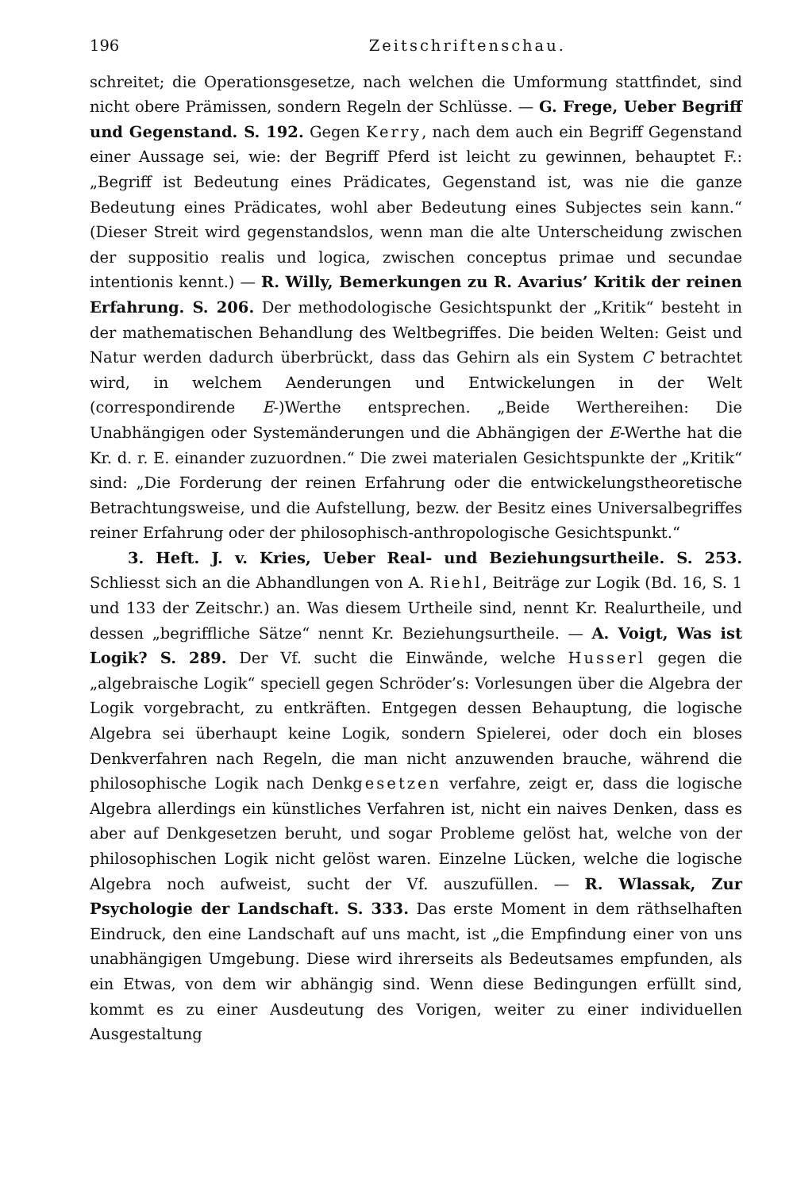196 Zeitschriftenschau.
schreitet; die Operationsgesetze, nach welchen die Umformung stattfindet, sind nicht obere Prämissen, sondern Regeln der Schlüsse. — G. Frege, Ueber Begriff und Gegenstand. S. 192. Gegen Kerry, nach dem auch ein Begriff Gegenstand einer Aussage sei, wie: der Begriff Pferd ist leicht zu gewinnen, behauptet F.: „Begriff ist Bedeutung eines Prädicates, Gegenstand ist, was nie die ganze Bedeutung eines Prädicates, wohl aber Bedeutung eines Subjectes sein kann.“ (Dieser Streit wird gegenstandslos, wenn man die alte Unterscheidung zwischen der suppositio realis und logica, zwischen conceptus primae und secundae intentionis kennt.) — R. Willy, Bemerkungen zu R. Avarius’ Kritik der reinen Erfahrung. S. 206. Der methodologische Gesichtspunkt der „Kritik“ besteht in der mathematischen Behandlung des Weltbegriffes. Die beiden Welten: Geist und Natur werden dadurch überbrückt, dass das Gehirn als ein System C betrachtet wird, in welchem Aenderungen und Entwickelungen in der Welt (correspondirende E-)Werthe entsprechen. „Beide Werthereihen: Die Unabhängigen oder Systemänderungen und die Abhängigen der E-Werthe hat die Kr. d. r. E. einander zuzuordnen.“ Die zwei materialen Gesichtspunkte der „Kritik“ sind: „Die Forderung der reinen Erfahrung oder die entwickelungstheoretische Betrachtungsweise, und die Aufstellung, bezw. der Besitz eines Universalbegriffes reiner Erfahrung oder der philosophisch-anthropologische Gesichtspunkt.“
3. Heft. J. v. Kries, Ueber Real- und Beziehungsurtheile. S. 253. Schliesst sich an die Abhandlungen von A. Riehl, Beiträge zur Logik (Bd. 16, S. 1 und 133 der Zeitschr.) an. Was diesem Urtheile sind, nennt Kr. Realurtheile, und dessen „begriffliche Sätze“ nennt Kr. Beziehungsurtheile. — A. Voigt, Was ist Logik? S. 289. Der Vf. sucht die Einwände, welche Husserl gegen die „algebraische Logik“ speciell gegen Schröder’s: Vorlesungen über die Algebra der Logik vorgebracht, zu entkräften. Entgegen dessen Behauptung, die logische Algebra sei überhaupt keine Logik, sondern Spielerei, oder doch ein bloses Denkverfahren nach Regeln, die man nicht anzuwenden brauche, während die philosophische Logik nach Denkgesetzen verfahre, zeigt er, dass die logische Algebra allerdings ein künstliches Verfahren ist, nicht ein naives Denken, dass es aber auf Denkgesetzen beruht, und sogar Probleme gelöst hat, welche von der philosophischen Logik nicht gelöst waren. Einzelne Lücken, welche die logische Algebra noch aufweist, sucht der Vf. auszufüllen. — R. Wlassak, Zur Psychologie der Landschaft. S. 333. Das erste Moment in dem räthselhaften Eindruck, den eine Landschaft auf uns macht, ist „die Empfindung einer von uns unabhängigen Umgebung. Diese wird ihrerseits als Bedeutsames empfunden, als ein Etwas, von dem wir abhängig sind. Wenn diese Bedingungen erfüllt sind, kommt es zu einer Ausdeutung des Vorigen, weiter zu einer individuellen Ausgestaltung